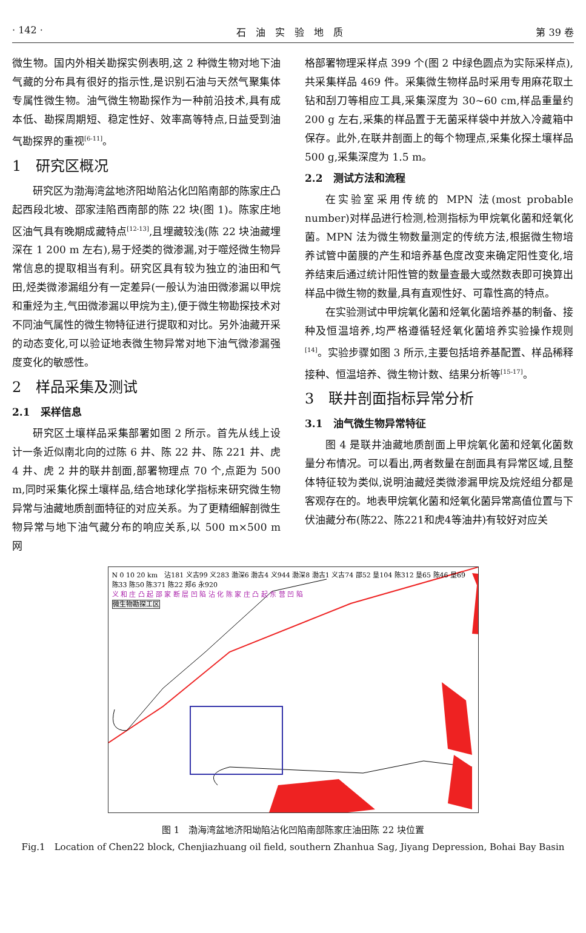· 142 · 石　油　实　验　地　质 第 39 卷
微生物。国内外相关勘探实例表明,这 2 种微生物对地下油气藏的分布具有很好的指示性,是识别石油与天然气聚集体专属性微生物。油气微生物勘探作为一种前沿技术,具有成本低、勘探周期短、稳定性好、效率高等特点,日益受到油气勘探界的重视<sup>[6-11]</sup>。
1　研究区概况
研究区为渤海湾盆地济阳坳陷沾化凹陷南部的陈家庄凸起西段北坡、邵家洼陷西南部的陈 22 块(图 1)。陈家庄地区油气具有晚期成藏特点<sup>[12-13]</sup>,且埋藏较浅(陈 22 块油藏埋深在 1 200 m 左右),易于烃类的微渗漏,对于噬烃微生物异常信息的提取相当有利。研究区具有较为独立的油田和气田,烃类微渗漏组分有一定差异(一般认为油田微渗漏以甲烷和重烃为主,气田微渗漏以甲烷为主),便于微生物勘探技术对不同油气属性的微生物特征进行提取和对比。另外油藏开采的动态变化,可以验证地表微生物异常对地下油气微渗漏强度变化的敏感性。
2　样品采集及测试
2.1　采样信息
研究区土壤样品采集部署如图 2 所示。首先从线上设计一条近似南北向的过陈 6 井、陈 22 井、陈 221 井、虎 4 井、虎 2 井的联井剖面,部署物理点 70 个,点距为 500 m,同时采集化探土壤样品,结合地球化学指标来研究微生物异常与油藏地质剖面特征的对应关系。为了更精细解剖微生物异常与地下油气藏分布的响应关系,以 500 m×500 m 网
格部署物理采样点 399 个(图 2 中绿色圆点为实际采样点),共采集样品 469 件。采集微生物样品时采用专用麻花取土钻和刮刀等相应工具,采集深度为 30~60 cm,样品重量约 200 g 左右,采集的样品置于无菌采样袋中并放入冷藏箱中保存。此外,在联井剖面上的每个物理点,采集化探土壤样品 500 g,采集深度为 1.5 m。
2.2　测试方法和流程
在实验室采用传统的 MPN 法(most probable number)对样品进行检测,检测指标为甲烷氧化菌和烃氧化菌。MPN 法为微生物数量测定的传统方法,根据微生物培养试管中菌膜的产生和培养基色度改变来确定阳性变化,培养结束后通过统计阳性管的数量查最大或然数表即可换算出样品中微生物的数量,具有直观性好、可靠性高的特点。
在实验测试中甲烷氧化菌和烃氧化菌培养基的制备、接种及恒温培养,均严格遵循轻烃氧化菌培养实验操作规则<sup>[14]</sup>。实验步骤如图 3 所示,主要包括培养基配置、样品稀释接种、恒温培养、微生物计数、结果分析等<sup>[15-17]</sup>。
3　联井剖面指标异常分析
3.1　油气微生物异常特征
图 4 是联井油藏地质剖面上甲烷氧化菌和烃氧化菌数量分布情况。可以看出,两者数量在剖面具有异常区域,且整体特征较为类似,说明油藏烃类微渗漏甲烷及烷烃组分都是客观存在的。地表甲烷氧化菌和烃氧化菌异常高值位置与下伏油藏分布(陈22、陈221和虎4等油井)有较好对应关
N 0 10 20 km　沾181 义古99 义283 渤深6 渤古4 义944 渤深8 渤古1 义古74 邵52 垦104 陈312 垦65 陈46 垦69 陈33 陈50 陈371 陈22 郑6 永920
义 和 庄 凸 起 邵 家 断 层 凹 陷 沾 化 陈 家 庄 凸 起 东 营 凹 陷
微生物勘探工区
图 1　渤海湾盆地济阳坳陷沾化凹陷南部陈家庄油田陈 22 块位置
Fig.1　Location of Chen22 block, Chenjiazhuang oil field, southern Zhanhua Sag, Jiyang Depression, Bohai Bay Basin